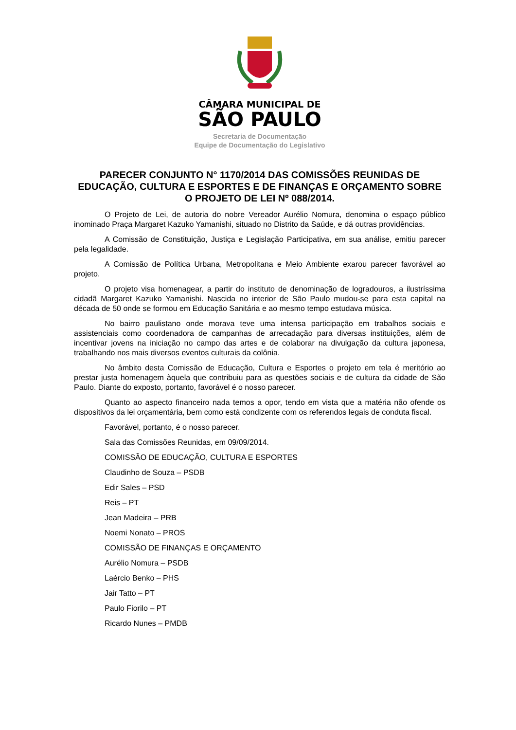CÂMARA MUNICIPAL DE
SÃO PAULO
Secretaria de Documentação
Equipe de Documentação do Legislativo
PARECER CONJUNTO N° 1170/2014 DAS COMISSÕES REUNIDAS DE EDUCAÇÃO, CULTURA E ESPORTES E DE FINANÇAS E ORÇAMENTO SOBRE O PROJETO DE LEI Nº 088/2014.
O Projeto de Lei, de autoria do nobre Vereador Aurélio Nomura, denomina o espaço público inominado Praça Margaret Kazuko Yamanishi, situado no Distrito da Saúde, e dá outras providências.
A Comissão de Constituição, Justiça e Legislação Participativa, em sua análise, emitiu parecer pela legalidade.
A Comissão de Política Urbana, Metropolitana e Meio Ambiente exarou parecer favorável ao projeto.
O projeto visa homenagear, a partir do instituto de denominação de logradouros, a ilustríssima cidadã Margaret Kazuko Yamanishi. Nascida no interior de São Paulo mudou-se para esta capital na década de 50 onde se formou em Educação Sanitária e ao mesmo tempo estudava música.
No bairro paulistano onde morava teve uma intensa participação em trabalhos sociais e assistenciais como coordenadora de campanhas de arrecadação para diversas instituições, além de incentivar jovens na iniciação no campo das artes e de colaborar na divulgação da cultura japonesa, trabalhando nos mais diversos eventos culturais da colônia.
No âmbito desta Comissão de Educação, Cultura e Esportes o projeto em tela é meritório ao prestar justa homenagem àquela que contribuiu para as questões sociais e de cultura da cidade de São Paulo. Diante do exposto, portanto, favorável é o nosso parecer.
Quanto ao aspecto financeiro nada temos a opor, tendo em vista que a matéria não ofende os dispositivos da lei orçamentária, bem como está condizente com os referendos legais de conduta fiscal.
Favorável, portanto, é o nosso parecer.
Sala das Comissões Reunidas, em 09/09/2014.
COMISSÃO DE EDUCAÇÃO, CULTURA E ESPORTES
Claudinho de Souza – PSDB
Edir Sales – PSD
Reis – PT
Jean Madeira – PRB
Noemi Nonato – PROS
COMISSÃO DE FINANÇAS E ORÇAMENTO
Aurélio Nomura – PSDB
Laércio Benko – PHS
Jair Tatto – PT
Paulo Fiorilo – PT
Ricardo Nunes – PMDB